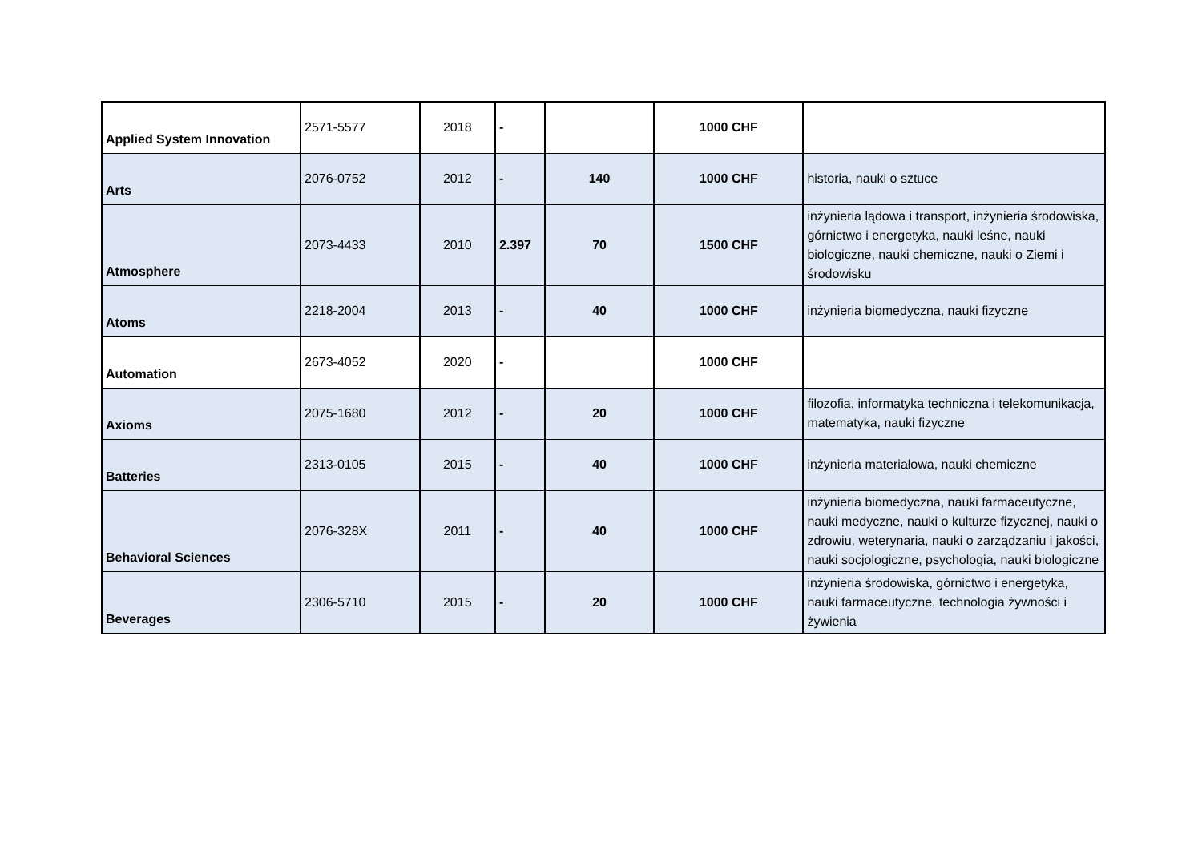| Applied System Innovation | 2571-5577 | 2018 | - | | 1000 CHF | |
| Arts | 2076-0752 | 2012 | - | 140 | 1000 CHF | historia, nauki o sztuce |
| Atmosphere | 2073-4433 | 2010 | 2.397 | 70 | 1500 CHF | inżynieria lądowa i transport, inżynieria środowiska, górnictwo i energetyka, nauki leśne, nauki biologiczne, nauki chemiczne, nauki o Ziemi i środowisku |
| Atoms | 2218-2004 | 2013 | - | 40 | 1000 CHF | inżynieria biomedyczna, nauki fizyczne |
| Automation | 2673-4052 | 2020 | - | | 1000 CHF | |
| Axioms | 2075-1680 | 2012 | - | 20 | 1000 CHF | filozofia, informatyka techniczna i telekomunikacja, matematyka, nauki fizyczne |
| Batteries | 2313-0105 | 2015 | - | 40 | 1000 CHF | inżynieria materiałowa, nauki chemiczne |
| Behavioral Sciences | 2076-328X | 2011 | - | 40 | 1000 CHF | inżynieria biomedyczna, nauki farmaceutyczne, nauki medyczne, nauki o kulturze fizycznej, nauki o zdrowiu, weterynaria, nauki o zarządzaniu i jakości, nauki socjologiczne, psychologia, nauki biologiczne |
| Beverages | 2306-5710 | 2015 | - | 20 | 1000 CHF | inżynieria środowiska, górnictwo i energetyka, nauki farmaceutyczne, technologia żywności i żywienia |